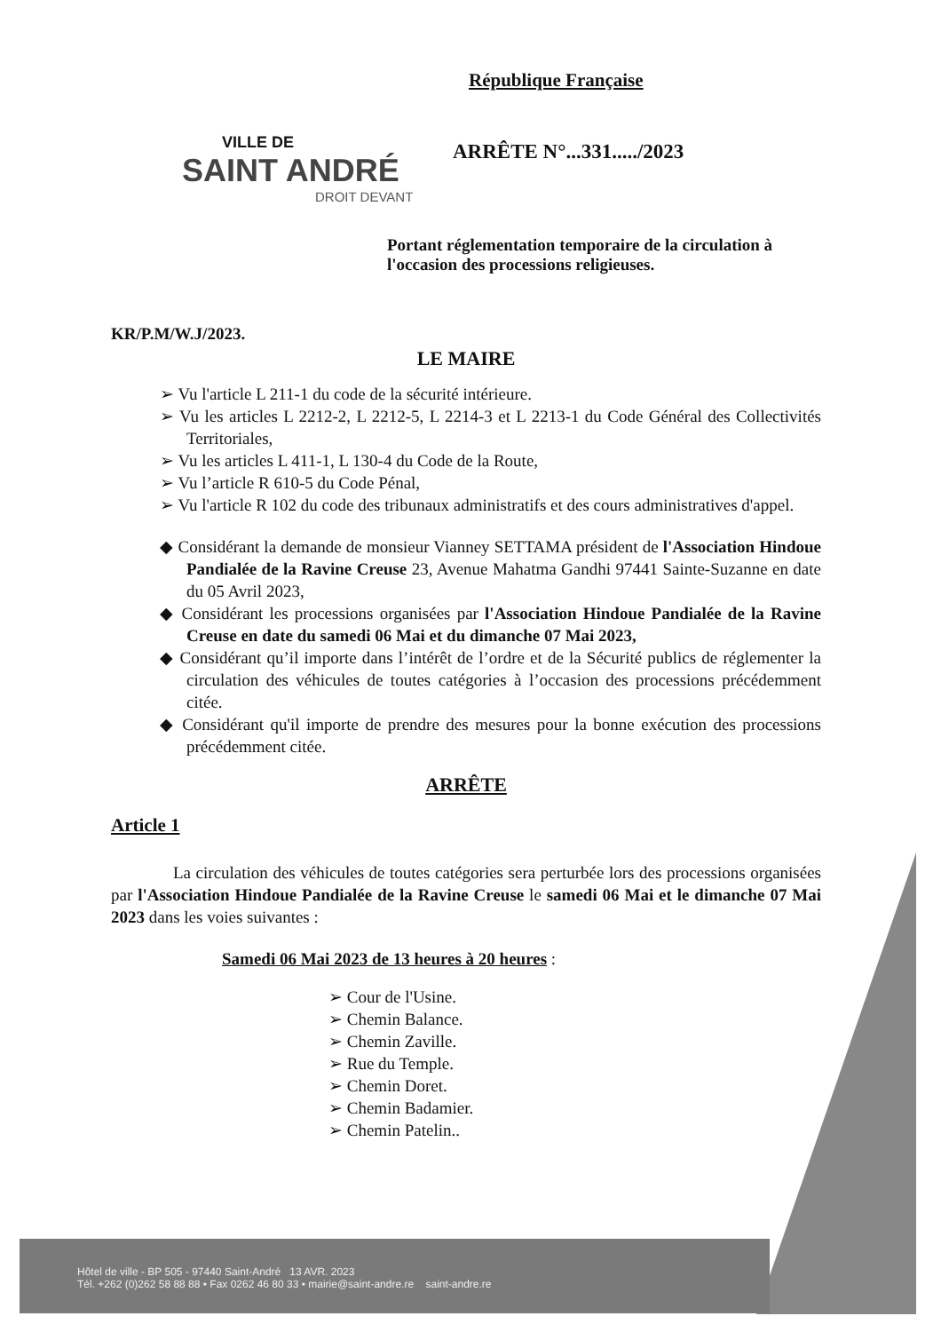République Française
VILLE DE
SAINT ANDRÉ
DROIT DEVANT
ARRÊTE N°...331...../2023
Portant réglementation temporaire de la circulation à l'occasion des processions religieuses.
KR/P.M/W.J/2023.
LE MAIRE
➢ Vu l'article L 211-1 du code de la sécurité intérieure.
➢ Vu les articles L 2212-2, L 2212-5, L 2214-3 et L 2213-1 du Code Général des Collectivités Territoriales,
➢ Vu les articles L 411-1, L 130-4 du Code de la Route,
➢ Vu l’article R 610-5 du Code Pénal,
➢ Vu l'article R 102 du code des tribunaux administratifs et des cours administratives d'appel.
◆ Considérant la demande de monsieur Vianney SETTAMA président de l'Association Hindoue Pandialée de la Ravine Creuse 23, Avenue Mahatma Gandhi 97441 Sainte-Suzanne en date du 05 Avril 2023,
◆ Considérant les processions organisées par l'Association Hindoue Pandialée de la Ravine Creuse en date du samedi 06 Mai et du dimanche 07 Mai 2023,
◆ Considérant qu’il importe dans l’intérêt de l’ordre et de la Sécurité publics de réglementer la circulation des véhicules de toutes catégories à l’occasion des processions précédemment citée.
◆ Considérant qu'il importe de prendre des mesures pour la bonne exécution des processions précédemment citée.
ARRÊTE
Article 1
La circulation des véhicules de toutes catégories sera perturbée lors des processions organisées par l'Association Hindoue Pandialée de la Ravine Creuse le samedi 06 Mai et le dimanche 07 Mai 2023 dans les voies suivantes :
Samedi 06 Mai 2023 de 13 heures à 20 heures :
➢ Cour de l'Usine.
➢ Chemin Balance.
➢ Chemin Zaville.
➢ Rue du Temple.
➢ Chemin Doret.
➢ Chemin Badamier.
➢ Chemin Patelin..
Hôtel de ville - BP 505 - 97440 Saint-André 13 AVR. 2023
Tél. +262 (0)262 58 88 88 • Fax 0262 46 80 33 • mairie@saint-andre.re saint-andre.re